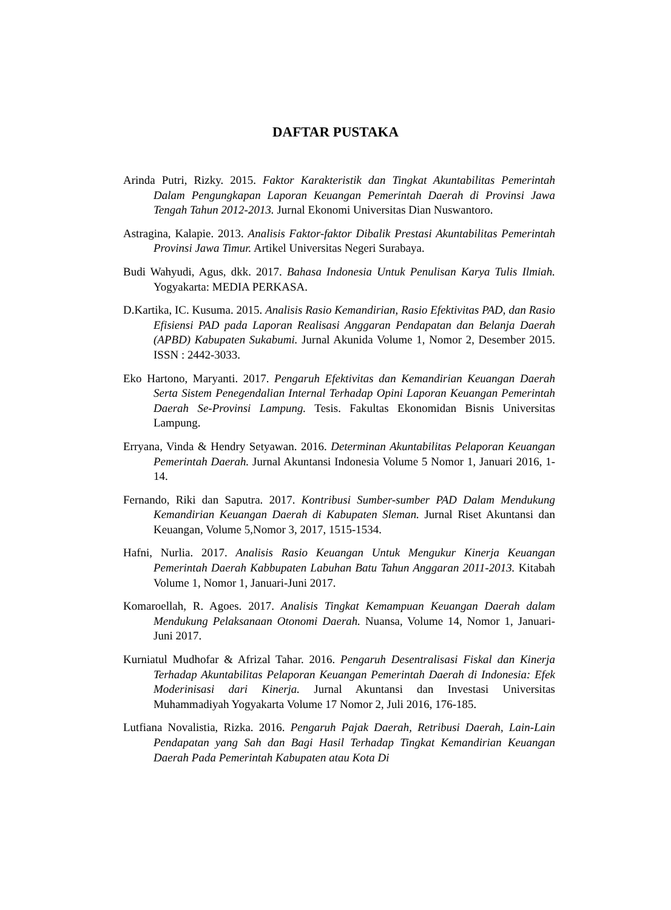DAFTAR PUSTAKA
Arinda Putri, Rizky. 2015. Faktor Karakteristik dan Tingkat Akuntabilitas Pemerintah Dalam Pengungkapan Laporan Keuangan Pemerintah Daerah di Provinsi Jawa Tengah Tahun 2012-2013. Jurnal Ekonomi Universitas Dian Nuswantoro.
Astragina, Kalapie. 2013. Analisis Faktor-faktor Dibalik Prestasi Akuntabilitas Pemerintah Provinsi Jawa Timur. Artikel Universitas Negeri Surabaya.
Budi Wahyudi, Agus, dkk. 2017. Bahasa Indonesia Untuk Penulisan Karya Tulis Ilmiah. Yogyakarta: MEDIA PERKASA.
D.Kartika, IC. Kusuma. 2015. Analisis Rasio Kemandirian, Rasio Efektivitas PAD, dan Rasio Efisiensi PAD pada Laporan Realisasi Anggaran Pendapatan dan Belanja Daerah (APBD) Kabupaten Sukabumi. Jurnal Akunida Volume 1, Nomor 2, Desember 2015. ISSN : 2442-3033.
Eko Hartono, Maryanti. 2017. Pengaruh Efektivitas dan Kemandirian Keuangan Daerah Serta Sistem Penegendalian Internal Terhadap Opini Laporan Keuangan Pemerintah Daerah Se-Provinsi Lampung. Tesis. Fakultas Ekonomidan Bisnis Universitas Lampung.
Erryana, Vinda & Hendry Setyawan. 2016. Determinan Akuntabilitas Pelaporan Keuangan Pemerintah Daerah. Jurnal Akuntansi Indonesia Volume 5 Nomor 1, Januari 2016, 1-14.
Fernando, Riki dan Saputra. 2017. Kontribusi Sumber-sumber PAD Dalam Mendukung Kemandirian Keuangan Daerah di Kabupaten Sleman. Jurnal Riset Akuntansi dan Keuangan, Volume 5,Nomor 3, 2017, 1515-1534.
Hafni, Nurlia. 2017. Analisis Rasio Keuangan Untuk Mengukur Kinerja Keuangan Pemerintah Daerah Kabbupaten Labuhan Batu Tahun Anggaran 2011-2013. Kitabah Volume 1, Nomor 1, Januari-Juni 2017.
Komaroellah, R. Agoes. 2017. Analisis Tingkat Kemampuan Keuangan Daerah dalam Mendukung Pelaksanaan Otonomi Daerah. Nuansa, Volume 14, Nomor 1, Januari-Juni 2017.
Kurniatul Mudhofar & Afrizal Tahar. 2016. Pengaruh Desentralisasi Fiskal dan Kinerja Terhadap Akuntabilitas Pelaporan Keuangan Pemerintah Daerah di Indonesia: Efek Moderinisasi dari Kinerja. Jurnal Akuntansi dan Investasi Universitas Muhammadiyah Yogyakarta Volume 17 Nomor 2, Juli 2016, 176-185.
Lutfiana Novalistia, Rizka. 2016. Pengaruh Pajak Daerah, Retribusi Daerah, Lain-Lain Pendapatan yang Sah dan Bagi Hasil Terhadap Tingkat Kemandirian Keuangan Daerah Pada Pemerintah Kabupaten atau Kota Di